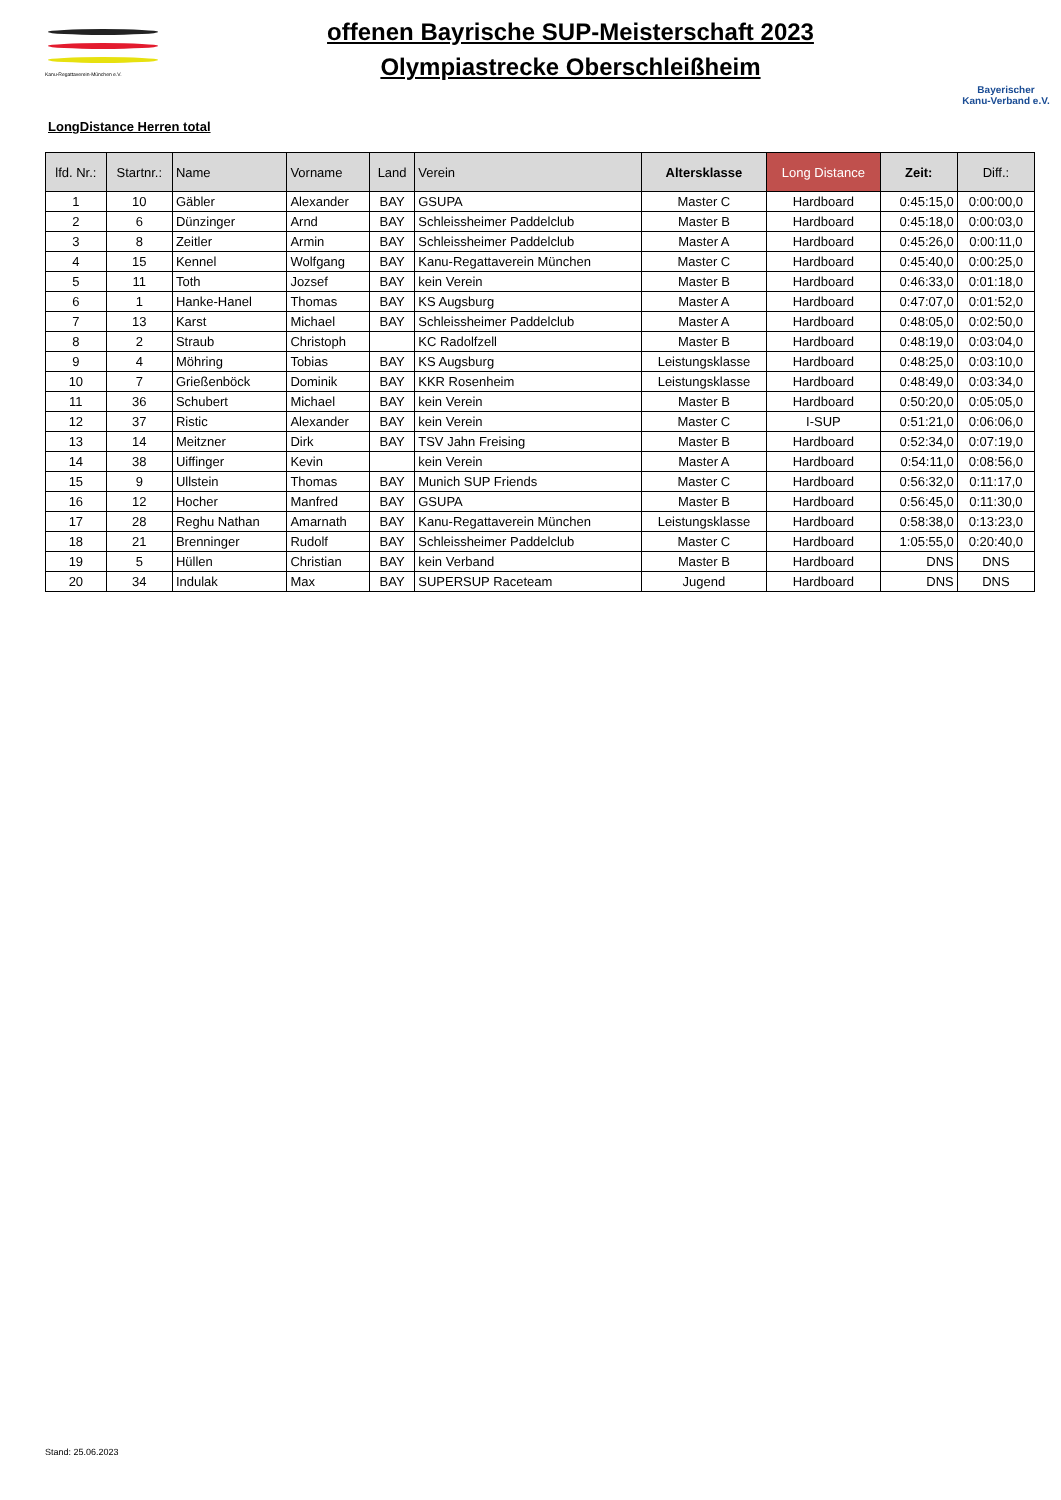Kanu-Regattaverein-München e.V.
offenen Bayrische SUP-Meisterschaft 2023
Olympiastrecke Oberschleißheim
Bayerischer
Kanu-Verband e.V.
LongDistance Herren total
| lfd. Nr.: | Startnr.: | Name | Vorname | Land | Verein | Altersklasse | Long Distance | Zeit: | Diff.: |
| --- | --- | --- | --- | --- | --- | --- | --- | --- | --- |
| 1 | 10 | Gäbler | Alexander | BAY | GSUPA | Master C | Hardboard | 0:45:15,0 | 0:00:00,0 |
| 2 | 6 | Dünzinger | Arnd | BAY | Schleissheimer Paddelclub | Master B | Hardboard | 0:45:18,0 | 0:00:03,0 |
| 3 | 8 | Zeitler | Armin | BAY | Schleissheimer Paddelclub | Master A | Hardboard | 0:45:26,0 | 0:00:11,0 |
| 4 | 15 | Kennel | Wolfgang | BAY | Kanu-Regattaverein München | Master C | Hardboard | 0:45:40,0 | 0:00:25,0 |
| 5 | 11 | Toth | Jozsef | BAY | kein Verein | Master B | Hardboard | 0:46:33,0 | 0:01:18,0 |
| 6 | 1 | Hanke-Hanel | Thomas | BAY | KS Augsburg | Master A | Hardboard | 0:47:07,0 | 0:01:52,0 |
| 7 | 13 | Karst | Michael | BAY | Schleissheimer Paddelclub | Master A | Hardboard | 0:48:05,0 | 0:02:50,0 |
| 8 | 2 | Straub | Christoph | | KC Radolfzell | Master B | Hardboard | 0:48:19,0 | 0:03:04,0 |
| 9 | 4 | Möhring | Tobias | BAY | KS Augsburg | Leistungsklasse | Hardboard | 0:48:25,0 | 0:03:10,0 |
| 10 | 7 | Grießenböck | Dominik | BAY | KKR Rosenheim | Leistungsklasse | Hardboard | 0:48:49,0 | 0:03:34,0 |
| 11 | 36 | Schubert | Michael | BAY | kein Verein | Master B | Hardboard | 0:50:20,0 | 0:05:05,0 |
| 12 | 37 | Ristic | Alexander | BAY | kein Verein | Master C | I-SUP | 0:51:21,0 | 0:06:06,0 |
| 13 | 14 | Meitzner | Dirk | BAY | TSV Jahn Freising | Master B | Hardboard | 0:52:34,0 | 0:07:19,0 |
| 14 | 38 | Uiffinger | Kevin | | kein Verein | Master A | Hardboard | 0:54:11,0 | 0:08:56,0 |
| 15 | 9 | Ullstein | Thomas | BAY | Munich SUP Friends | Master C | Hardboard | 0:56:32,0 | 0:11:17,0 |
| 16 | 12 | Hocher | Manfred | BAY | GSUPA | Master B | Hardboard | 0:56:45,0 | 0:11:30,0 |
| 17 | 28 | Reghu Nathan | Amarnath | BAY | Kanu-Regattaverein München | Leistungsklasse | Hardboard | 0:58:38,0 | 0:13:23,0 |
| 18 | 21 | Brenninger | Rudolf | BAY | Schleissheimer Paddelclub | Master C | Hardboard | 1:05:55,0 | 0:20:40,0 |
| 19 | 5 | Hüllen | Christian | BAY | kein Verband | Master B | Hardboard | DNS | DNS |
| 20 | 34 | Indulak | Max | BAY | SUPERSUP Raceteam | Jugend | Hardboard | DNS | DNS |
Stand: 25.06.2023